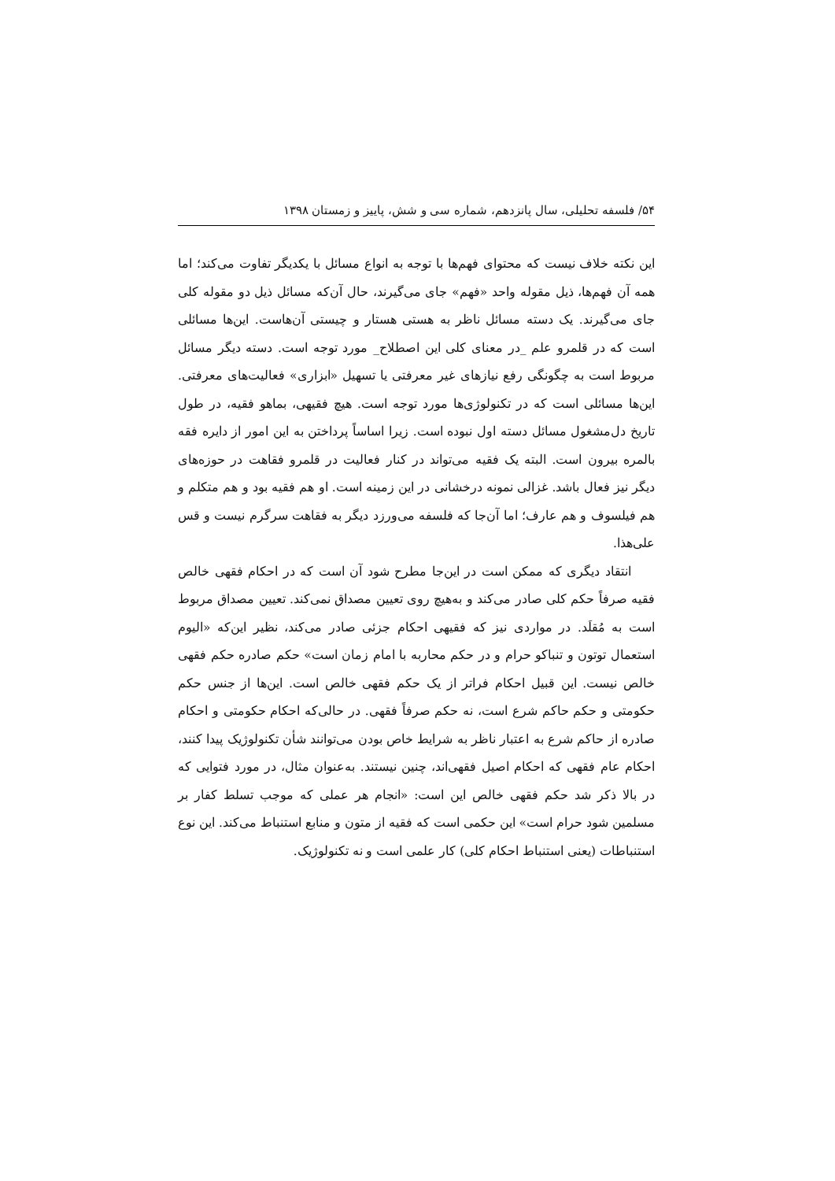۵۴/ فلسفه تحلیلی، سال پانزدهم، شماره سی و شش، پاییز و زمستان ۱۳۹۸
این نکته خلاف نیست که محتوای فهم‌ها با توجه به انواع مسائل با یکدیگر تفاوت می‌کند؛ اما همه آن فهم‌ها، ذیل مقوله واحد «فهم» جای می‌گیرند، حال آن‌که مسائل ذیل دو مقوله کلی جای می‌گیرند. یک دسته مسائل ناظر به هستی هستار و چیستی آن‌هاست. این‌ها مسائلی است که در قلمرو علم _در معنای کلی این اصطلاح_ مورد توجه است. دسته دیگر مسائل مربوط است به چگونگی رفع نیازهای غیر معرفتی یا تسهیل «ابزاری» فعالیت‌های معرفتی. این‌ها مسائلی است که در تکنولوژی‌ها مورد توجه است. هیچ فقیهی، بماهو فقیه، در طول تاریخ دل‌مشغول مسائل دسته اول نبوده است. زیرا اساساً پرداختن به این امور از دایره فقه بالمره بیرون است. البته یک فقیه می‌تواند در کنار فعالیت در قلمرو فقاهت در حوزه‌های دیگر نیز فعال باشد. غزالی نمونه درخشانی در این زمینه است. او هم فقیه بود و هم متکلم و هم فیلسوف و هم عارف؛ اما آن‌جا که فلسفه می‌ورزد دیگر به فقاهت سرگرم نیست و قس علی‌هذا.
انتقاد دیگری که ممکن است در این‌جا مطرح شود آن است که در احکام فقهی خالص فقیه صرفاً حکم کلی صادر می‌کند و به‌هیچ روی تعیین مصداق نمی‌کند. تعیین مصداق مربوط است به مُقلَد. در مواردی نیز که فقیهی احکام جزئی صادر می‌کند، نظیر این‌که «الیوم استعمال توتون و تنباکو حرام و در حکم محاربه با امام زمان است» حکم صادره حکم فقهی خالص نیست. این قبیل احکام فراتر از یک حکم فقهی خالص است. این‌ها از جنس حکم حکومتی و حکم حاکم شرع است، نه حکم صرفاً فقهی. در حالی‌که احکام حکومتی و احکام صادره از حاکم شرع به اعتبار ناظر به شرایط خاص بودن می‌توانند شأن تکنولوژیک پیدا کنند، احکام عام فقهی که احکام اصیل فقهی‌اند، چنین نیستند. به‌عنوان مثال، در مورد فتوایی که در بالا ذکر شد حکم فقهی خالص این است: «انجام هر عملی که موجب تسلط کفار بر مسلمین شود حرام است» این حکمی است که فقیه از متون و منابع استنباط می‌کند. این نوع استنباطات (یعنی استنباط احکام کلی) کار علمی است و نه تکنولوژیک.